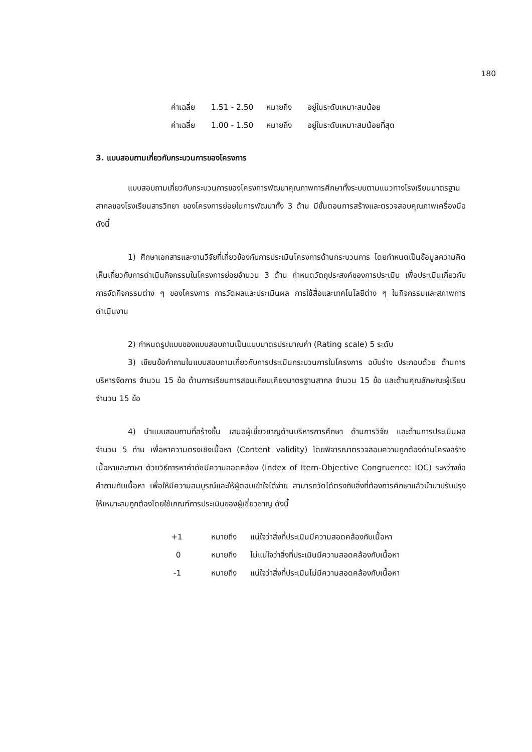180
ค่าเฉลี่ย 1.51 - 2.50 หมายถึง อยู่ในระดับเหมาะสมน้อย
ค่าเฉลี่ย 1.00 - 1.50 หมายถึง อยู่ในระดับเหมาะสมน้อยที่สุด
3. แบบสอบถามเกี่ยวกับกระบวนการของโครงการ
แบบสอบถามเกี่ยวกับกระบวนการของโครงการพัฒนาคุณภาพการศึกษาทั้งระบบตามแนวทางโรงเรียนมาตรฐานสากลของโรงเรียนสารวิทยา ของโครงการย่อยในการพัฒนาทั้ง 3 ด้าน มีขั้นตอนการสร้างและตรวจสอบคุณภาพเครื่องมือ ดังนี้
1) ศึกษาเอกสารและงานวิจัยที่เกี่ยวข้องกับการประเมินโครงการด้านกระบวนการ โดยกำหนดเป็นข้อมูลความคิดเห็นเกี่ยวกับการดำเนินกิจกรรมในโครงการย่อยจำนวน 3 ด้าน กำหนดวัตถุประสงค์ของการประเมิน เพื่อประเมินเกี่ยวกับการจัดกิจกรรมต่าง ๆ ของโครงการ การวัดผลและประเมินผล การใช้สื่อและเทคโนโลยีต่าง ๆ ในกิจกรรมและสภาพการดำเนินงาน
2) กำหนดรูปแบบของแบบสอบถามเป็นแบบมาตรประมาณค่า (Rating scale) 5 ระดับ
3) เขียนข้อคำถามในแบบสอบถามเกี่ยวกับการประเมินกระบวนการในโครงการ ฉบับร่าง ประกอบด้วย ด้านการบริหารจัดการ จำนวน 15 ข้อ ด้านการเรียนการสอนเทียบเคียงมาตรฐานสากล จำนวน 15 ข้อ และด้านคุณลักษณะผู้เรียน จำนวน 15 ข้อ
4) นำแบบสอบถามที่สร้างขึ้น เสนอผู้เชี่ยวชาญด้านบริหารการศึกษา ด้านการวิจัย และด้านการประเมินผล จำนวน 5 ท่าน เพื่อหาความตรงเชิงเนื้อหา (Content validity) โดยพิจารณาตรวจสอบความถูกต้องด้านโครงสร้างเนื้อหาและภาษา ด้วยวิธีการหาค่าดัชนีความสอดคล้อง (Index of Item-Objective Congruence: IOC) ระหว่างข้อคำถามกับเนื้อหา เพื่อให้มีความสมบูรณ์และให้ผู้ตอบเข้าใจได้ง่าย สามารถวัดได้ตรงกับสิ่งที่ต้องการศึกษาแล้วนำมาปรับปรุงให้เหมาะสมถูกต้องโดยใช้เกณฑ์การประเมินของผู้เชี่ยวชาญ ดังนี้
+1 หมายถึง แน่ใจว่าสิ่งที่ประเมินมีความสอดคล้องกับเนื้อหา
0 หมายถึง ไม่แน่ใจว่าสิ่งที่ประเมินมีความสอดคล้องกับเนื้อหา
-1 หมายถึง แน่ใจว่าสิ่งที่ประเมินไม่มีความสอดคล้องกับเนื้อหา